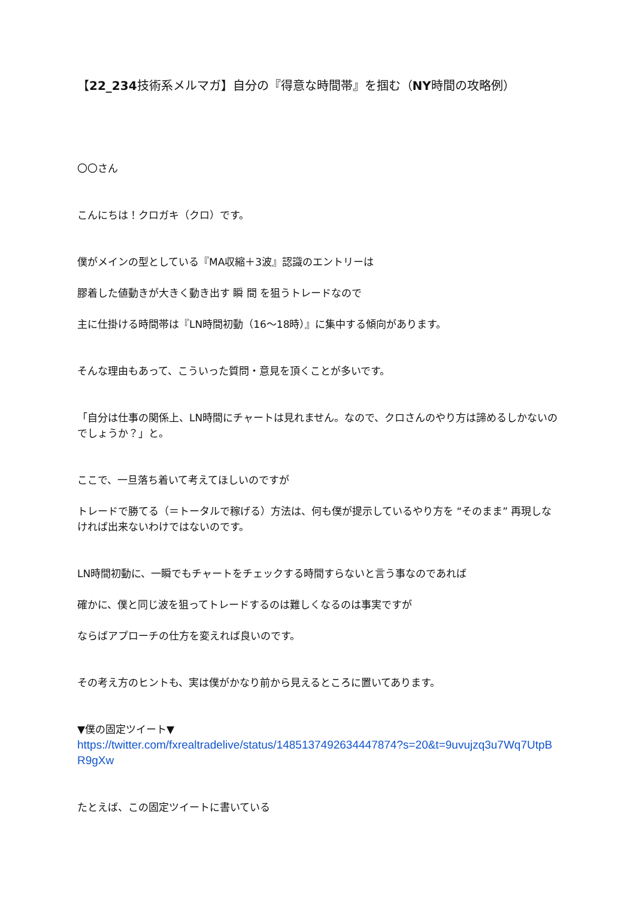【22_234技術系メルマガ】自分の『得意な時間帯』を掴む（NY時間の攻略例）
〇〇さん
こんにちは！クロガキ（クロ）です。
僕がメインの型としている『MA収縮＋3波』認識のエントリーは
膠着した値動きが大きく動き出す 瞬 間 を狙うトレードなので
主に仕掛ける時間帯は『LN時間初動（16〜18時）』に集中する傾向があります。
そんな理由もあって、こういった質問・意見を頂くことが多いです。
「自分は仕事の関係上、LN時間にチャートは見れません。なので、クロさんのやり方は諦めるしかないのでしょうか？」と。
ここで、一旦落ち着いて考えてほしいのですが
トレードで勝てる（＝トータルで稼げる）方法は、何も僕が提示しているやり方を “そのまま” 再現しなければ出来ないわけではないのです。
LN時間初動に、一瞬でもチャートをチェックする時間すらないと言う事なのであれば
確かに、僕と同じ波を狙ってトレードするのは難しくなるのは事実ですが
ならばアプローチの仕方を変えれば良いのです。
その考え方のヒントも、実は僕がかなり前から見えるところに置いてあります。
▼僕の固定ツイート▼
https://twitter.com/fxrealtradelive/status/1485137492634447874?s=20&t=9uvujzq3u7Wq7UtpBR9gXw
たとえば、この固定ツイートに書いている